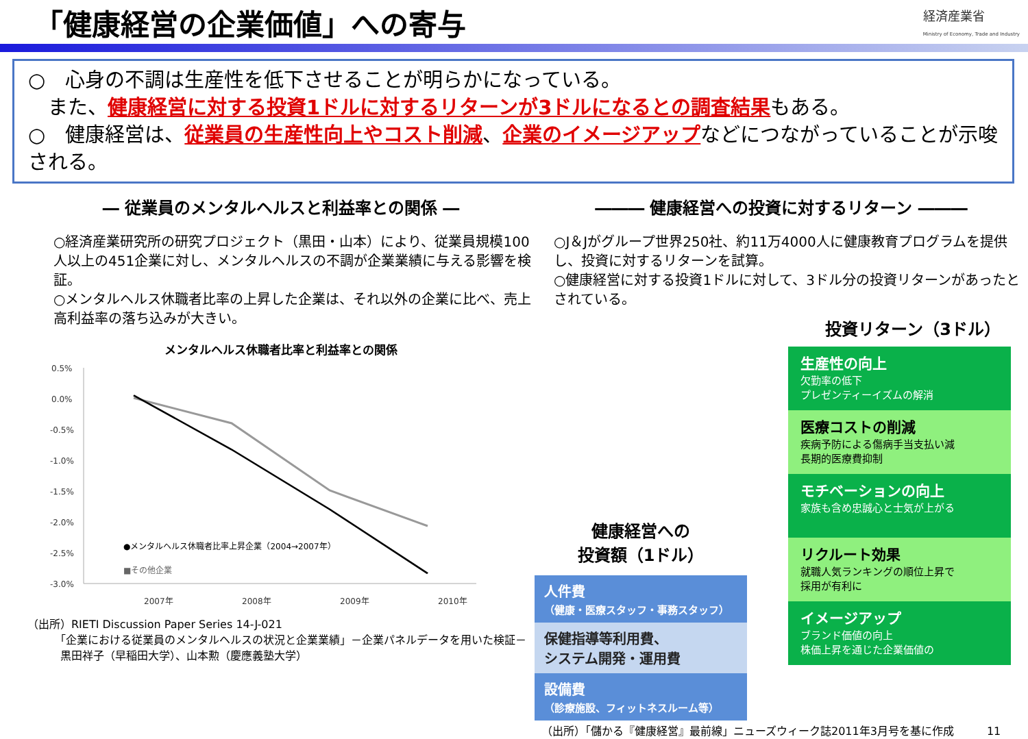「健康経営の企業価値」への寄与
経済産業省
Ministry of Economy, Trade and Industry
○　心身の不調は生産性を低下させることが明らかになっている。
　また、健康経営に対する投資1ドルに対するリターンが3ドルになるとの調査結果もある。
○　健康経営は、従業員の生産性向上やコスト削減、企業のイメージアップなどにつながっていることが示唆される。
― 従業員のメンタルヘルスと利益率との関係 ―
○経済産業研究所の研究プロジェクト（黒田・山本）により、従業員規模100人以上の451企業に対し、メンタルヘルスの不調が企業業績に与える影響を検証。
○メンタルヘルス休職者比率の上昇した企業は、それ以外の企業に比べ、売上高利益率の落ち込みが大きい。
メンタルヘルス休職者比率と利益率との関係
0.5%
0.0%
-0.5%
-1.0%
-1.5%
-2.0%
-2.5%
-3.0%
2007年
2008年
2009年
2010年
●メンタルヘルス休職者比率上昇企業（2004→2007年）
■その他企業
（出所）RIETI Discussion Paper Series 14-J-021
　　　「企業における従業員のメンタルヘルスの状況と企業業績」－企業パネルデータを用いた検証－
　　　黒田祥子（早稲田大学）、山本勲（慶應義塾大学）
――― 健康経営への投資に対するリターン ―――
○J＆Jがグループ世界250社、約11万4000人に健康教育プログラムを提供し、投資に対するリターンを試算。
○健康経営に対する投資1ドルに対して、3ドル分の投資リターンがあったとされている。
投資リターン（3ドル）
健康経営への
投資額（1ドル）
人件費
（健康・医療スタッフ・事務スタッフ）
保健指導等利用費、
システム開発・運用費
設備費
（診療施設、フィットネスルーム等）
生産性の向上
欠勤率の低下
プレゼンティーイズムの解消
医療コストの削減
疾病予防による傷病手当支払い減
長期的医療費抑制
モチベーションの向上
家族も含め忠誠心と士気が上がる
リクルート効果
就職人気ランキングの順位上昇で
採用が有利に
イメージアップ
ブランド価値の向上
株価上昇を通じた企業価値の
（出所）「儲かる『健康経営』最前線」ニューズウィーク誌2011年3月号を基に作成　　　11